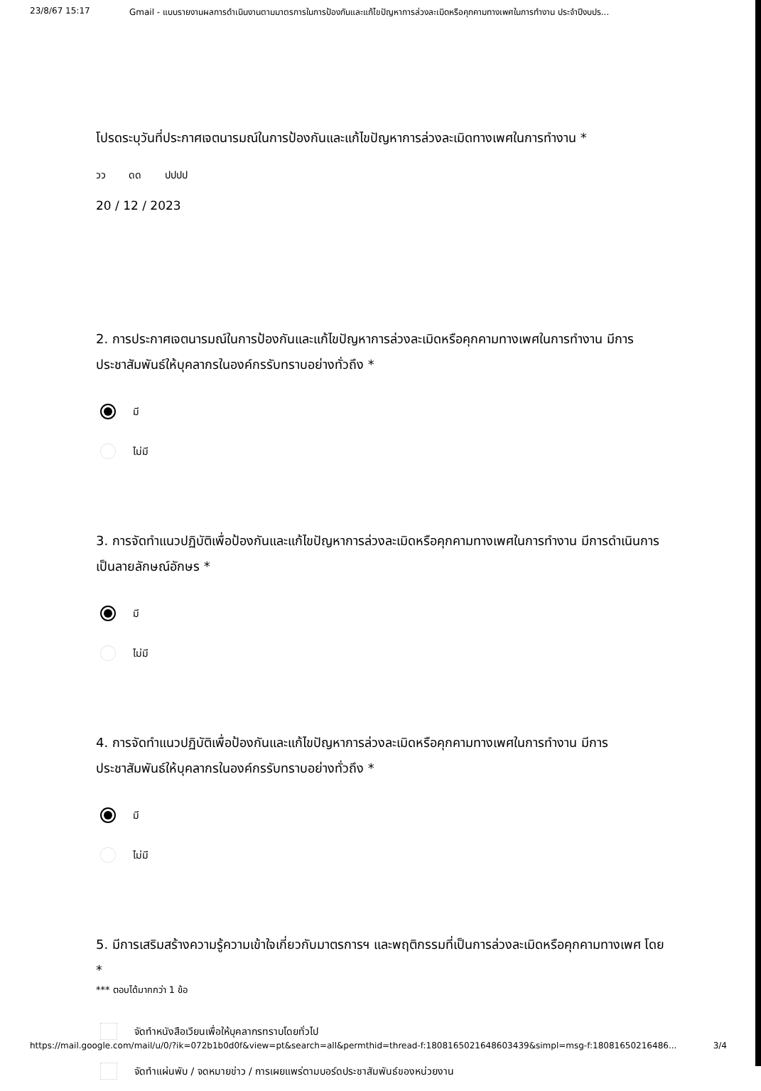23/8/67 15:17 Gmail - แบบรายงานผลการดำเนินงานตามมาตรการในการป้องกันและแก้ไขปัญหาการล่วงละเมิดหรือคุกคามทางเพศในการทำงาน ประจำปีงบปร...
โปรดระบุวันที่ประกาศเจตนารมณ์ในการป้องกันและแก้ไขปัญหาการล่วงละเมิดทางเพศในการทำงาน *
วว ดด ปปปป
20 / 12 / 2023
2. การประกาศเจตนารมณ์ในการป้องกันและแก้ไขปัญหาการล่วงละเมิดหรือคุกคามทางเพศในการทำงาน มีการประชาสัมพันธ์ให้บุคลากรในองค์กรรับทราบอย่างทั่วถึง *
มี
ไม่มี
3. การจัดทำแนวปฏิบัติเพื่อป้องกันและแก้ไขปัญหาการล่วงละเมิดหรือคุกคามทางเพศในการทำงาน มีการดำเนินการเป็นลายลักษณ์อักษร *
มี
ไม่มี
4. การจัดทำแนวปฏิบัติเพื่อป้องกันและแก้ไขปัญหาการล่วงละเมิดหรือคุกคามทางเพศในการทำงาน มีการประชาสัมพันธ์ให้บุคลากรในองค์กรรับทราบอย่างทั่วถึง *
มี
ไม่มี
5. มีการเสริมสร้างความรู้ความเข้าใจเกี่ยวกับมาตรการฯ และพฤติกรรมที่เป็นการล่วงละเมิดหรือคุกคามทางเพศ โดย *
*** ตอบได้มากกว่า 1 ข้อ
จัดทำหนังสือเวียนเพื่อให้บุคลากรทราบโดยทั่วไป
จัดทำแผ่นพับ / จดหมายข่าว / การเผยแพร่ตามบอร์ดประชาสัมพันธ์ของหน่วยงาน
https://mail.google.com/mail/u/0/?ik=072b1b0d0f&view=pt&search=all&permthid=thread-f:1808165021648603439&simpl=msg-f:18081650216486... 3/4